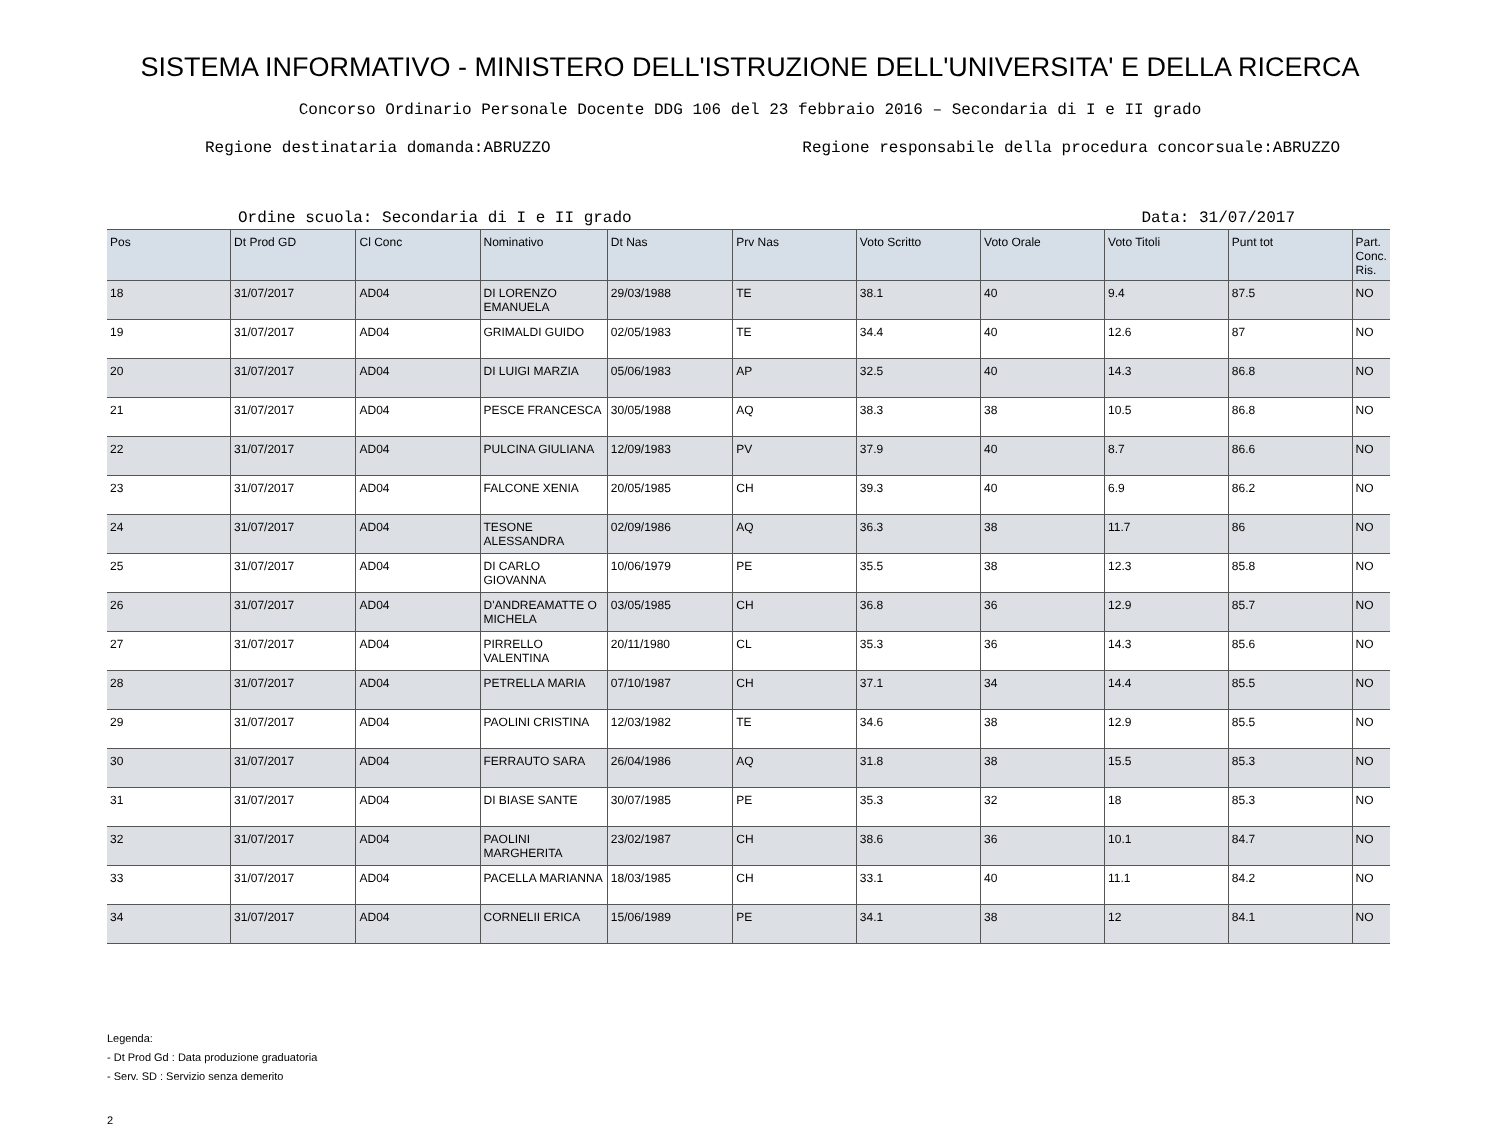SISTEMA INFORMATIVO - MINISTERO DELL'ISTRUZIONE DELL'UNIVERSITA' E DELLA RICERCA
Concorso Ordinario Personale Docente DDG 106 del 23 febbraio 2016 – Secondaria di I e II grado
Regione destinataria domanda:ABRUZZO Regione responsabile della procedura concorsuale:ABRUZZO
Ordine scuola: Secondaria di I e II grado Data: 31/07/2017
| Pos | Dt Prod GD | Cl Conc | Nominativo | Dt Nas | Prv Nas | Voto Scritto | Voto Orale | Voto Titoli | Punt tot | Part. Conc. Ris. |
| --- | --- | --- | --- | --- | --- | --- | --- | --- | --- | --- |
| 18 | 31/07/2017 | AD04 | DI LORENZO EMANUELA | 29/03/1988 | TE | 38.1 | 40 | 9.4 | 87.5 | NO |
| 19 | 31/07/2017 | AD04 | GRIMALDI GUIDO | 02/05/1983 | TE | 34.4 | 40 | 12.6 | 87 | NO |
| 20 | 31/07/2017 | AD04 | DI LUIGI MARZIA | 05/06/1983 | AP | 32.5 | 40 | 14.3 | 86.8 | NO |
| 21 | 31/07/2017 | AD04 | PESCE FRANCESCA | 30/05/1988 | AQ | 38.3 | 38 | 10.5 | 86.8 | NO |
| 22 | 31/07/2017 | AD04 | PULCINA GIULIANA | 12/09/1983 | PV | 37.9 | 40 | 8.7 | 86.6 | NO |
| 23 | 31/07/2017 | AD04 | FALCONE XENIA | 20/05/1985 | CH | 39.3 | 40 | 6.9 | 86.2 | NO |
| 24 | 31/07/2017 | AD04 | TESONE ALESSANDRA | 02/09/1986 | AQ | 36.3 | 38 | 11.7 | 86 | NO |
| 25 | 31/07/2017 | AD04 | DI CARLO GIOVANNA | 10/06/1979 | PE | 35.5 | 38 | 12.3 | 85.8 | NO |
| 26 | 31/07/2017 | AD04 | D'ANDREAMATTE O MICHELA | 03/05/1985 | CH | 36.8 | 36 | 12.9 | 85.7 | NO |
| 27 | 31/07/2017 | AD04 | PIRRELLO VALENTINA | 20/11/1980 | CL | 35.3 | 36 | 14.3 | 85.6 | NO |
| 28 | 31/07/2017 | AD04 | PETRELLA MARIA | 07/10/1987 | CH | 37.1 | 34 | 14.4 | 85.5 | NO |
| 29 | 31/07/2017 | AD04 | PAOLINI CRISTINA | 12/03/1982 | TE | 34.6 | 38 | 12.9 | 85.5 | NO |
| 30 | 31/07/2017 | AD04 | FERRAUTO SARA | 26/04/1986 | AQ | 31.8 | 38 | 15.5 | 85.3 | NO |
| 31 | 31/07/2017 | AD04 | DI BIASE SANTE | 30/07/1985 | PE | 35.3 | 32 | 18 | 85.3 | NO |
| 32 | 31/07/2017 | AD04 | PAOLINI MARGHERITA | 23/02/1987 | CH | 38.6 | 36 | 10.1 | 84.7 | NO |
| 33 | 31/07/2017 | AD04 | PACELLA MARIANNA | 18/03/1985 | CH | 33.1 | 40 | 11.1 | 84.2 | NO |
| 34 | 31/07/2017 | AD04 | CORNELII ERICA | 15/06/1989 | PE | 34.1 | 38 | 12 | 84.1 | NO |
Legenda:
- Dt Prod Gd : Data produzione graduatoria
- Serv. SD : Servizio senza demerito
2